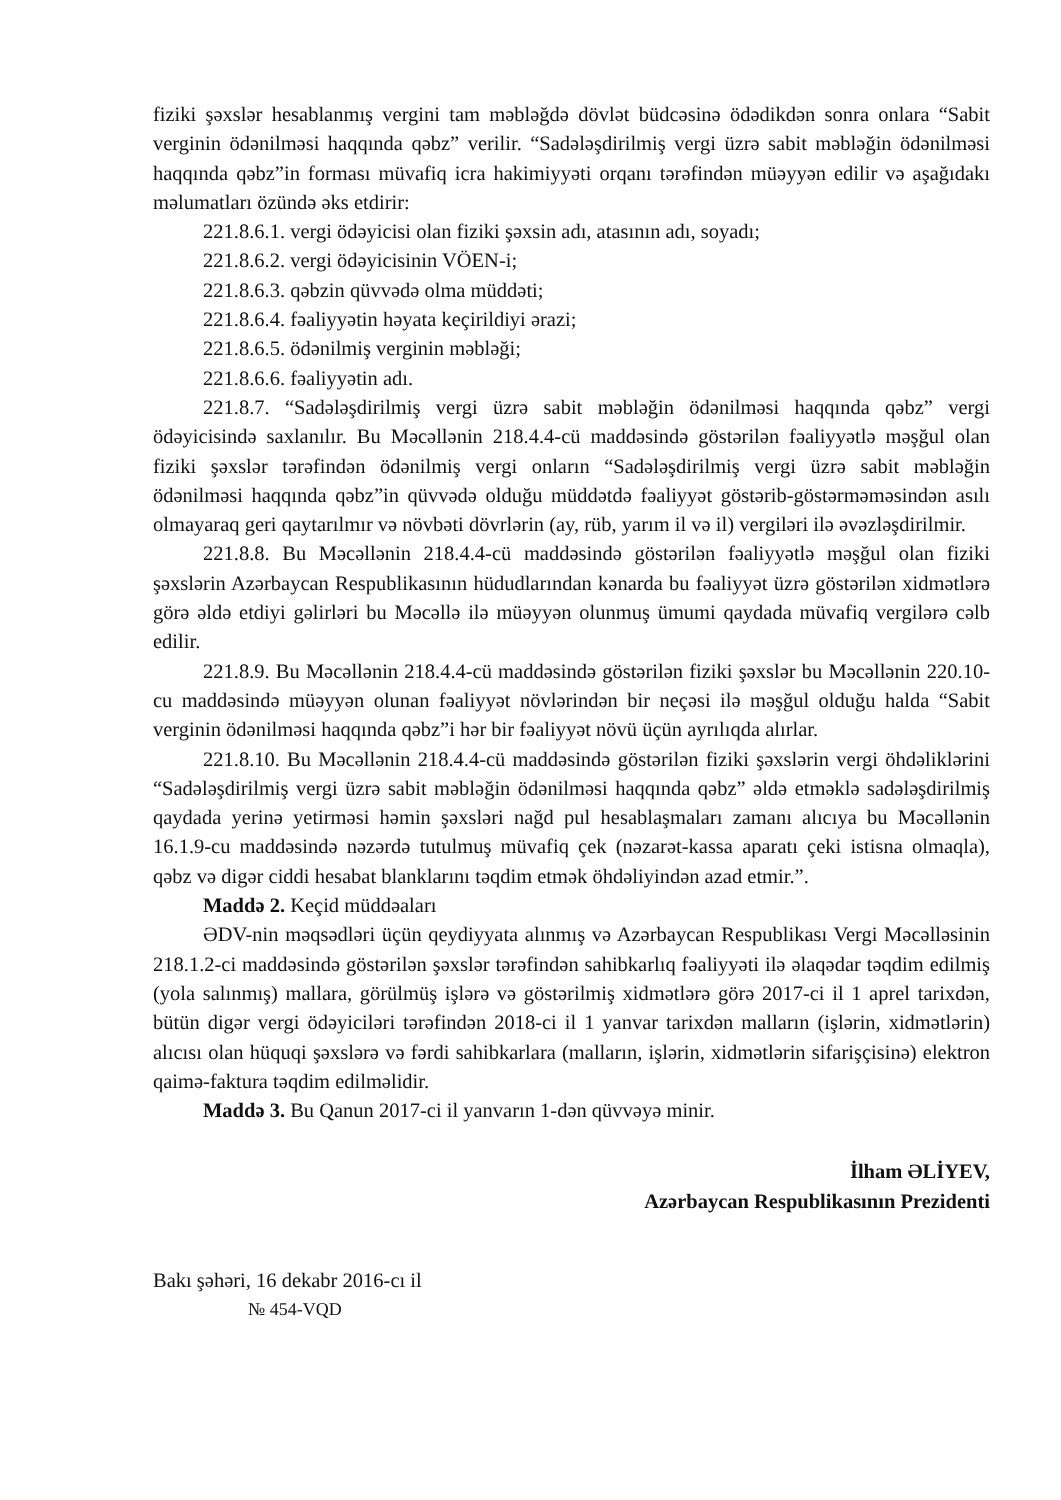fiziki şəxslər hesablanmış vergini tam məbləğdə dövlət büdcəsinə ödədikdən sonra onlara “Sabit verginin ödənilməsi haqqında qəbz” verilir. “Sadələşdirilmiş vergi üzrə sabit məbləğin ödənilməsi haqqında qəbz”in forması müvafiq icra hakimiyyəti orqanı tərəfindən müəyyən edilir və aşağıdakı məlumatları özündə əks etdirir:
221.8.6.1. vergi ödəyicisi olan fiziki şəxsin adı, atasının adı, soyadı;
221.8.6.2. vergi ödəyicisinin VÖEN-i;
221.8.6.3. qəbzin qüvvədə olma müddəti;
221.8.6.4. fəaliyyətin həyata keçirildiyi ərazi;
221.8.6.5. ödənilmiş verginin məbləği;
221.8.6.6. fəaliyyətin adı.
221.8.7. “Sadələşdirilmiş vergi üzrə sabit məbləğin ödənilməsi haqqında qəbz” vergi ödəyicisində saxlanılır. Bu Məcəllənin 218.4.4-cü maddəsində göstərilən fəaliyyətlə məşğul olan fiziki şəxslər tərəfindən ödənilmiş vergi onların “Sadələşdirilmiş vergi üzrə sabit məbləğin ödənilməsi haqqında qəbz”in qüvvədə olduğu müddətdə fəaliyyət göstərib-göstərməməsindən asılı olmayaraq geri qaytarılmır və növbəti dövrlərin (ay, rüb, yarım il və il) vergiləri ilə əvəzləşdirilmir.
221.8.8. Bu Məcəllənin 218.4.4-cü maddəsində göstərilən fəaliyyətlə məşğul olan fiziki şəxslərin Azərbaycan Respublikasının hüdudlarından kənarda bu fəaliyyət üzrə göstərilən xidmətlərə görə əldə etdiyi gəlirləri bu Məcəllə ilə müəyyən olunmuş ümumi qaydada müvafiq vergilərə cəlb edilir.
221.8.9. Bu Məcəllənin 218.4.4-cü maddəsində göstərilən fiziki şəxslər bu Məcəllənin 220.10-cu maddəsində müəyyən olunan fəaliyyət növlərindən bir neçəsi ilə məşğul olduğu halda “Sabit verginin ödənilməsi haqqında qəbz”i hər bir fəaliyyət növü üçün ayrılıqda alırlar.
221.8.10. Bu Məcəllənin 218.4.4-cü maddəsində göstərilən fiziki şəxslərin vergi öhdəliklərini “Sadələşdirilmiş vergi üzrə sabit məbləğin ödənilməsi haqqında qəbz” əldə etməklə sadələşdirilmiş qaydada yerinə yetirməsi həmin şəxsləri nağd pul hesablaşmaları zamanı alıcıya bu Məcəllənin 16.1.9-cu maddəsində nəzərdə tutulmuş müvafiq çek (nəzarət-kassa aparatı çeki istisna olmaqla), qəbz və digər ciddi hesabat blanklarını təqdim etmək öhdəliyindən azad etmir.”.
Maddə 2. Keçid müddəaları
ƏDV-nin məqsədləri üçün qeydiyyata alınmış və Azərbaycan Respublikası Vergi Məcəlləsinin 218.1.2-ci maddəsində göstərilən şəxslər tərəfindən sahibkarlıq fəaliyyəti ilə əlaqədar təqdim edilmiş (yola salınmış) mallara, görülmüş işlərə və göstərilmiş xidmətlərə görə 2017-ci il 1 aprel tarixdən, bütün digər vergi ödəyiciləri tərəfindən 2018-ci il 1 yanvar tarixdən malların (işlərin, xidmətlərin) alıcısı olan hüquqi şəxslərə və fərdi sahibkarlara (malların, işlərin, xidmətlərin sifarişçisinə) elektron qaimə-faktura təqdim edilməlidir.
Maddə 3. Bu Qanun 2017-ci il yanvarın 1-dən qüvvəyə minir.
İlham ƏLİYEV,
Azərbaycan Respublikasının Prezidenti
Bakı şəhəri, 16 dekabr 2016-cı il
№ 454-VQD